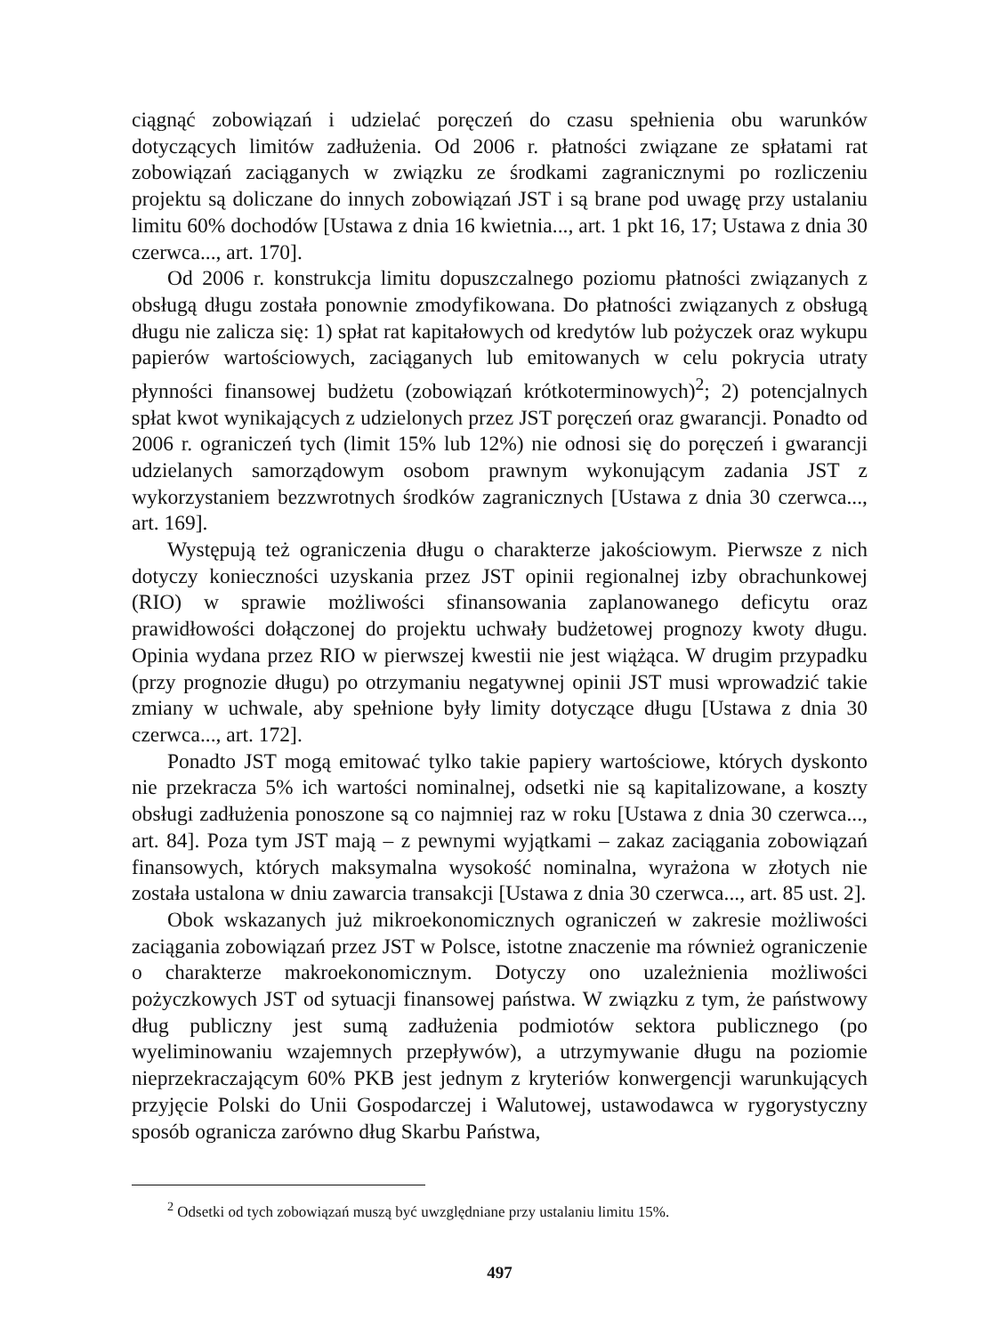ciągnąć zobowiązań i udzielać poręczeń do czasu spełnienia obu warunków dotyczących limitów zadłużenia. Od 2006 r. płatności związane ze spłatami rat zobowiązań zaciąganych w związku ze środkami zagranicznymi po rozliczeniu projektu są doliczane do innych zobowiązań JST i są brane pod uwagę przy ustalaniu limitu 60% dochodów [Ustawa z dnia 16 kwietnia..., art. 1 pkt 16, 17; Ustawa z dnia 30 czerwca..., art. 170].
Od 2006 r. konstrukcja limitu dopuszczalnego poziomu płatności związanych z obsługą długu została ponownie zmodyfikowana. Do płatności związanych z obsługą długu nie zalicza się: 1) spłat rat kapitałowych od kredytów lub pożyczek oraz wykupu papierów wartościowych, zaciąganych lub emitowanych w celu pokrycia utraty płynności finansowej budżetu (zobowiązań krótkoterminowych)<sup>2</sup>; 2) potencjalnych spłat kwot wynikających z udzielonych przez JST poręczeń oraz gwarancji. Ponadto od 2006 r. ograniczeń tych (limit 15% lub 12%) nie odnosi się do poręczeń i gwarancji udzielanych samorządowym osobom prawnym wykonującym zadania JST z wykorzystaniem bezzwrotnych środków zagranicznych [Ustawa z dnia 30 czerwca..., art. 169].
Występują też ograniczenia długu o charakterze jakościowym. Pierwsze z nich dotyczy konieczności uzyskania przez JST opinii regionalnej izby obrachunkowej (RIO) w sprawie możliwości sfinansowania zaplanowanego deficytu oraz prawidłowości dołączonej do projektu uchwały budżetowej prognozy kwoty długu. Opinia wydana przez RIO w pierwszej kwestii nie jest wiążąca. W drugim przypadku (przy prognozie długu) po otrzymaniu negatywnej opinii JST musi wprowadzić takie zmiany w uchwale, aby spełnione były limity dotyczące długu [Ustawa z dnia 30 czerwca..., art. 172].
Ponadto JST mogą emitować tylko takie papiery wartościowe, których dyskonto nie przekracza 5% ich wartości nominalnej, odsetki nie są kapitalizowane, a koszty obsługi zadłużenia ponoszone są co najmniej raz w roku [Ustawa z dnia 30 czerwca..., art. 84]. Poza tym JST mają – z pewnymi wyjątkami – zakaz zaciągania zobowiązań finansowych, których maksymalna wysokość nominalna, wyrażona w złotych nie została ustalona w dniu zawarcia transakcji [Ustawa z dnia 30 czerwca..., art. 85 ust. 2].
Obok wskazanych już mikroekonomicznych ograniczeń w zakresie możliwości zaciągania zobowiązań przez JST w Polsce, istotne znaczenie ma również ograniczenie o charakterze makroekonomicznym. Dotyczy ono uzależnienia możliwości pożyczkowych JST od sytuacji finansowej państwa. W związku z tym, że państwowy dług publiczny jest sumą zadłużenia podmiotów sektora publicznego (po wyeliminowaniu wzajemnych przepływów), a utrzymywanie długu na poziomie nieprzekraczającym 60% PKB jest jednym z kryteriów konwergencji warunkujących przyjęcie Polski do Unii Gospodarczej i Walutowej, ustawodawca w rygorystyczny sposób ogranicza zarówno dług Skarbu Państwa,
<sup>2</sup> Odsetki od tych zobowiązań muszą być uwzględniane przy ustalaniu limitu 15%.
497